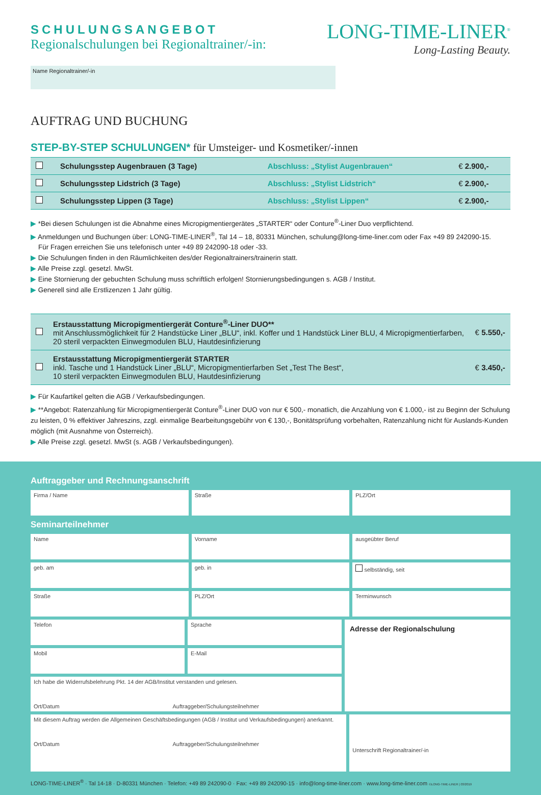SCHULUNGSANGEBOT
Regionalschulungen bei Regionaltrainer/-in:
LONG-TIME-LINER<sup>®</sup>
Long-Lasting Beauty.
Name Regionaltrainer/-in
AUFTRAG UND BUCHUNG
STEP-BY-STEP SCHULUNGEN* für Umsteiger- und Kosmetiker/-innen
| | Schulungsstep Augenbrauen (3 Tage) | Abschluss: „Stylist Augenbrauen“ | € 2.900,- |
| | Schulungsstep Lidstrich (3 Tage) | Abschluss: „Stylist Lidstrich“ | € 2.900,- |
| | Schulungsstep Lippen (3 Tage) | Abschluss: „Stylist Lippen“ | € 2.900,- |
▶ *Bei diesen Schulungen ist die Abnahme eines Micropigmentiergerätes „STARTER“ oder Conture<sup>®</sup>-Liner Duo verpflichtend.
▶ Anmeldungen und Buchungen über: LONG-TIME-LINER<sup>®</sup>, Tal 14 – 18, 80331 München, schulung@long-time-liner.com oder Fax +49 89 242090-15.
Für Fragen erreichen Sie uns telefonisch unter +49 89 242090-18 oder -33.
▶ Die Schulungen finden in den Räumlichkeiten des/der Regionaltrainers/trainerin statt.
▶ Alle Preise zzgl. gesetzl. MwSt.
▶ Eine Stornierung der gebuchten Schulung muss schriftlich erfolgen! Stornierungsbedingungen s. AGB / Institut.
▶ Generell sind alle Erstlizenzen 1 Jahr gültig.
| | Erstausstattung Micropigmentiergerät Conture<sup>®</sup>-Liner DUO** mit Anschlussmöglichkeit für 2 Handstücke Liner „BLU“, inkl. Koffer und 1 Handstück Liner BLU, 4 Micropigmentierfarben, 20 steril verpackten Einwegmodulen BLU, Hautdesinfizierung | € 5.550,- |
| | Erstausstattung Micropigmentiergerät STARTER inkl. Tasche und 1 Handstück Liner „BLU“, Micropigmentierfarben Set „Test The Best“, 10 steril verpackten Einwegmodulen BLU, Hautdesinfizierung | € 3.450,- |
▶ Für Kaufartikel gelten die AGB / Verkaufsbedingungen.
▶ **Angebot: Ratenzahlung für Micropigmentiergerät Conture<sup>®</sup>-Liner DUO von nur € 500,- monatlich, die Anzahlung von € 1.000,- ist zu Beginn der Schulung zu leisten, 0 % effektiver Jahreszins, zzgl. einmalige Bearbeitungsgebühr von € 130,-, Bonitätsprüfung vorbehalten, Ratenzahlung nicht für Auslands-Kunden möglich (mit Ausnahme von Österreich).
▶ Alle Preise zzgl. gesetzl. MwSt (s. AGB / Verkaufsbedingungen).
Auftraggeber und Rechnungsanschrift
Firma / Name Straße PLZ/Ort
Seminarteilnehmer
Name Vorname ausgeübter Beruf
geb. am geb. in selbständig, seit
Straße PLZ/Ort Terminwunsch
Telefon Sprache
Mobil E-Mail
Ich habe die Widerrufsbelehrung Pkt. 14 der AGB/Institut verstanden und gelesen.
Ort/Datum Auftraggeber/Schulungsteilnehmer
Adresse der Regionalschulung
Mit diesem Auftrag werden die Allgemeinen Geschäftsbedingungen (AGB / Institut und Verkaufsbedingungen) anerkannt.
Ort/Datum Auftraggeber/Schulungsteilnehmer
Unterschrift Regionaltrainer/-in
LONG-TIME-LINER<sup>®</sup> · Tal 14-18 · D-80331 München · Telefon: +49 89 242090-0 · Fax: +49 89 242090-15 · info@long-time-liner.com · www.long-time-liner.com ©LONG-TIME-LINER | 03/2019